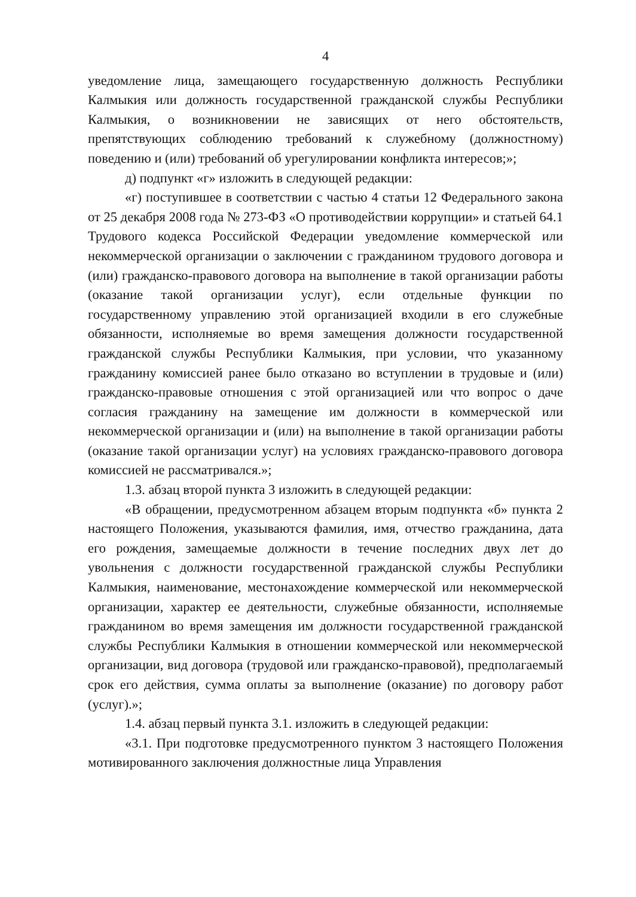4
уведомление лица, замещающего государственную должность Республики Калмыкия или должность государственной гражданской службы Республики Калмыкия, о возникновении не зависящих от него обстоятельств, препятствующих соблюдению требований к служебному (должностному) поведению и (или) требований об урегулировании конфликта интересов;»;
д) подпункт «г» изложить в следующей редакции:
«г) поступившее в соответствии с частью 4 статьи 12 Федерального закона от 25 декабря 2008 года № 273-ФЗ «О противодействии коррупции» и статьей 64.1 Трудового кодекса Российской Федерации уведомление коммерческой или некоммерческой организации о заключении с гражданином трудового договора и (или) гражданско-правового договора на выполнение в такой организации работы (оказание такой организации услуг), если отдельные функции по государственному управлению этой организацией входили в его служебные обязанности, исполняемые во время замещения должности государственной гражданской службы Республики Калмыкия, при условии, что указанному гражданину комиссией ранее было отказано во вступлении в трудовые и (или) гражданско-правовые отношения с этой организацией или что вопрос о даче согласия гражданину на замещение им должности в коммерческой или некоммерческой организации и (или) на выполнение в такой организации работы (оказание такой организации услуг) на условиях гражданско-правового договора комиссией не рассматривался.»;
1.3. абзац второй пункта 3 изложить в следующей редакции:
«В обращении, предусмотренном абзацем вторым подпункта «б» пункта 2 настоящего Положения, указываются фамилия, имя, отчество гражданина, дата его рождения, замещаемые должности в течение последних двух лет до увольнения с должности государственной гражданской службы Республики Калмыкия, наименование, местонахождение коммерческой или некоммерческой организации, характер ее деятельности, служебные обязанности, исполняемые гражданином во время замещения им должности государственной гражданской службы Республики Калмыкия в отношении коммерческой или некоммерческой организации, вид договора (трудовой или гражданско-правовой), предполагаемый срок его действия, сумма оплаты за выполнение (оказание) по договору работ (услуг).»;
1.4. абзац первый пункта 3.1. изложить в следующей редакции:
«3.1. При подготовке предусмотренного пунктом 3 настоящего Положения мотивированного заключения должностные лица Управления